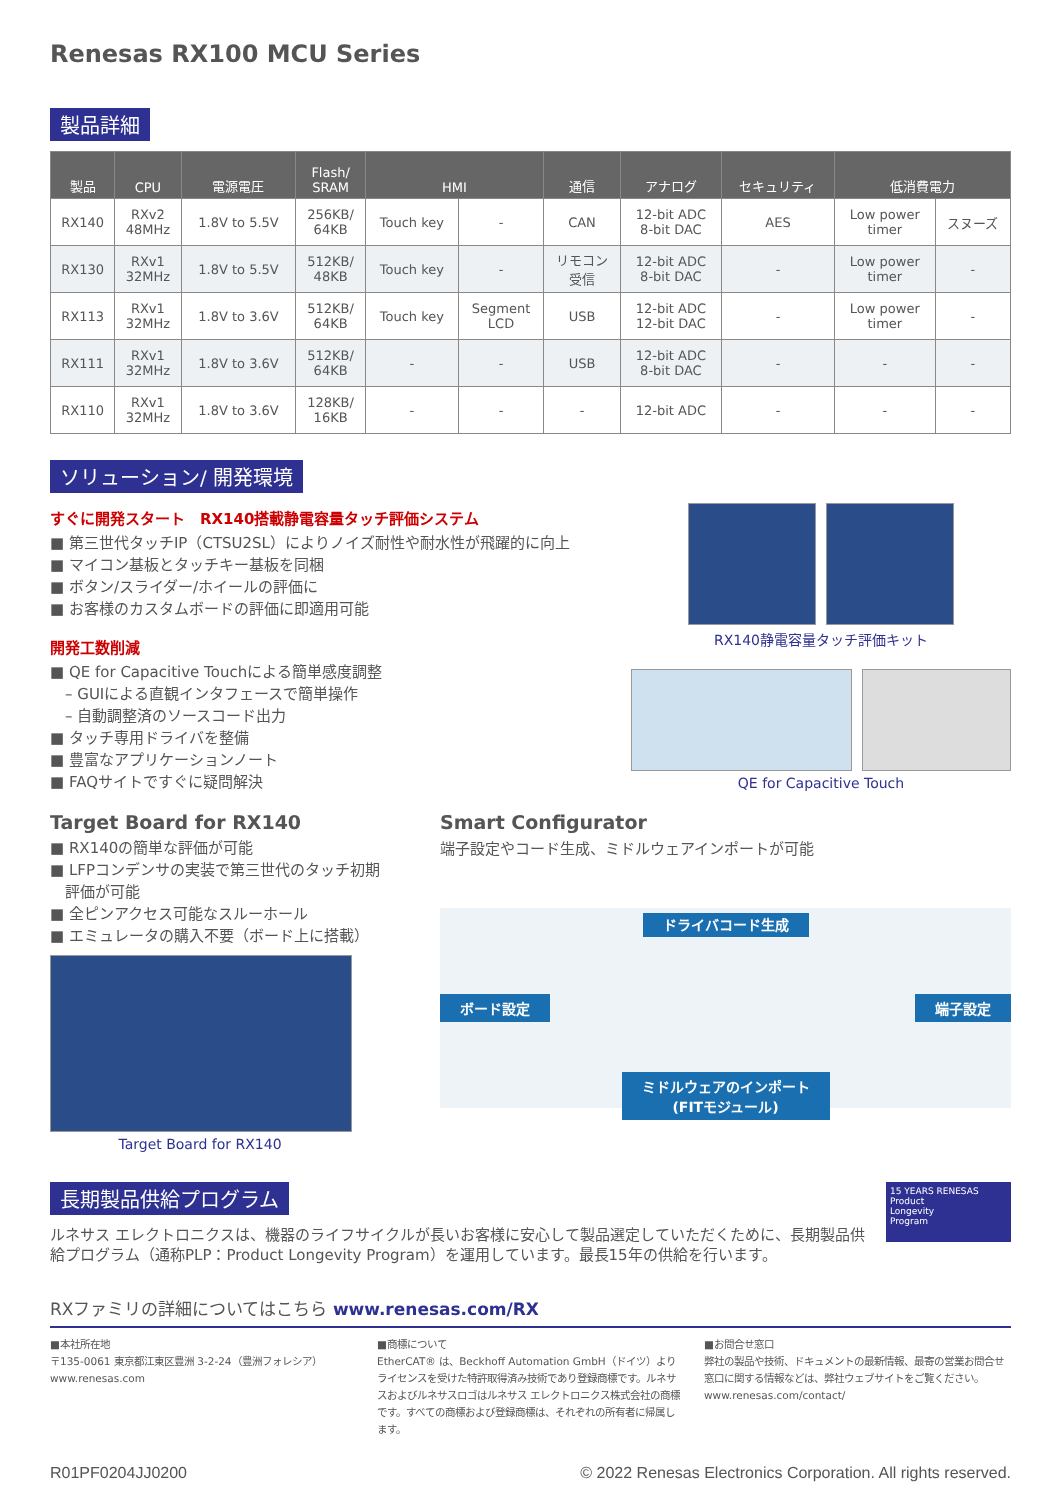Renesas RX100 MCU Series
製品詳細
| 製品 | CPU | 電源電圧 | Flash/ SRAM | HMI | | 通信 | アナログ | セキュリティ | 低消費電力 | |
| --- | --- | --- | --- | --- | --- | --- | --- | --- | --- | --- |
| RX140 | RXv2 48MHz | 1.8V to 5.5V | 256KB/ 64KB | Touch key | - | CAN | 12-bit ADC 8-bit DAC | AES | Low power timer | スヌーズ |
| RX130 | RXv1 32MHz | 1.8V to 5.5V | 512KB/ 48KB | Touch key | - | リモコン 受信 | 12-bit ADC 8-bit DAC | - | Low power timer | - |
| RX113 | RXv1 32MHz | 1.8V to 3.6V | 512KB/ 64KB | Touch key | Segment LCD | USB | 12-bit ADC 12-bit DAC | - | Low power timer | - |
| RX111 | RXv1 32MHz | 1.8V to 3.6V | 512KB/ 64KB | - | - | USB | 12-bit ADC 8-bit DAC | - | - | - |
| RX110 | RXv1 32MHz | 1.8V to 3.6V | 128KB/ 16KB | - | - | - | 12-bit ADC | - | - | - |
ソリューション/ 開発環境
すぐに開発スタート　RX140搭載静電容量タッチ評価システム
■ 第三世代タッチIP（CTSU2SL）によりノイズ耐性や耐水性が飛躍的に向上
■ マイコン基板とタッチキー基板を同梱
■ ボタン/スライダー/ホイールの評価に
■ お客様のカスタムボードの評価に即適用可能
開発工数削減
■ QE for Capacitive Touchによる簡単感度調整
　– GUIによる直観インタフェースで簡単操作
　– 自動調整済のソースコード出力
■ タッチ専用ドライバを整備
■ 豊富なアプリケーションノート
■ FAQサイトですぐに疑問解決
RX140静電容量タッチ評価キット
QE for Capacitive Touch
Target Board for RX140
■ RX140の簡単な評価が可能
■ LFPコンデンサの実装で第三世代のタッチ初期
　評価が可能
■ 全ピンアクセス可能なスルーホール
■ エミュレータの購入不要（ボード上に搭載）
Target Board for RX140
Smart Configurator
端子設定やコード生成、ミドルウェアインポートが可能
ドライバコード生成
ボード設定 端子設定
ミドルウェアのインポート
(FITモジュール)
長期製品供給プログラム
ルネサス エレクトロニクスは、機器のライフサイクルが長いお客様に安心して製品選定していただくために、長期製品供給プログラム（通称PLP：Product Longevity Program）を運用しています。最長15年の供給を行います。
15 YEARS RENESAS
Product
Longevity
Program
RXファミリの詳細についてはこちら www.renesas.com/RX
■本社所在地
〒135-0061 東京都江東区豊洲 3-2-24（豊洲フォレシア）
www.renesas.com
■商標について
EtherCAT® は、Beckhoff Automation GmbH（ドイツ）よりライセンスを受けた特許取得済み技術であり登録商標です。ルネサスおよびルネサスロゴはルネサス エレクトロニクス株式会社の商標です。すべての商標および登録商標は、それぞれの所有者に帰属します。
■お問合せ窓口
弊社の製品や技術、ドキュメントの最新情報、最寄の営業お問合せ窓口に関する情報などは、弊社ウェブサイトをご覧ください。
www.renesas.com/contact/
R01PF0204JJ0200 © 2022 Renesas Electronics Corporation. All rights reserved.